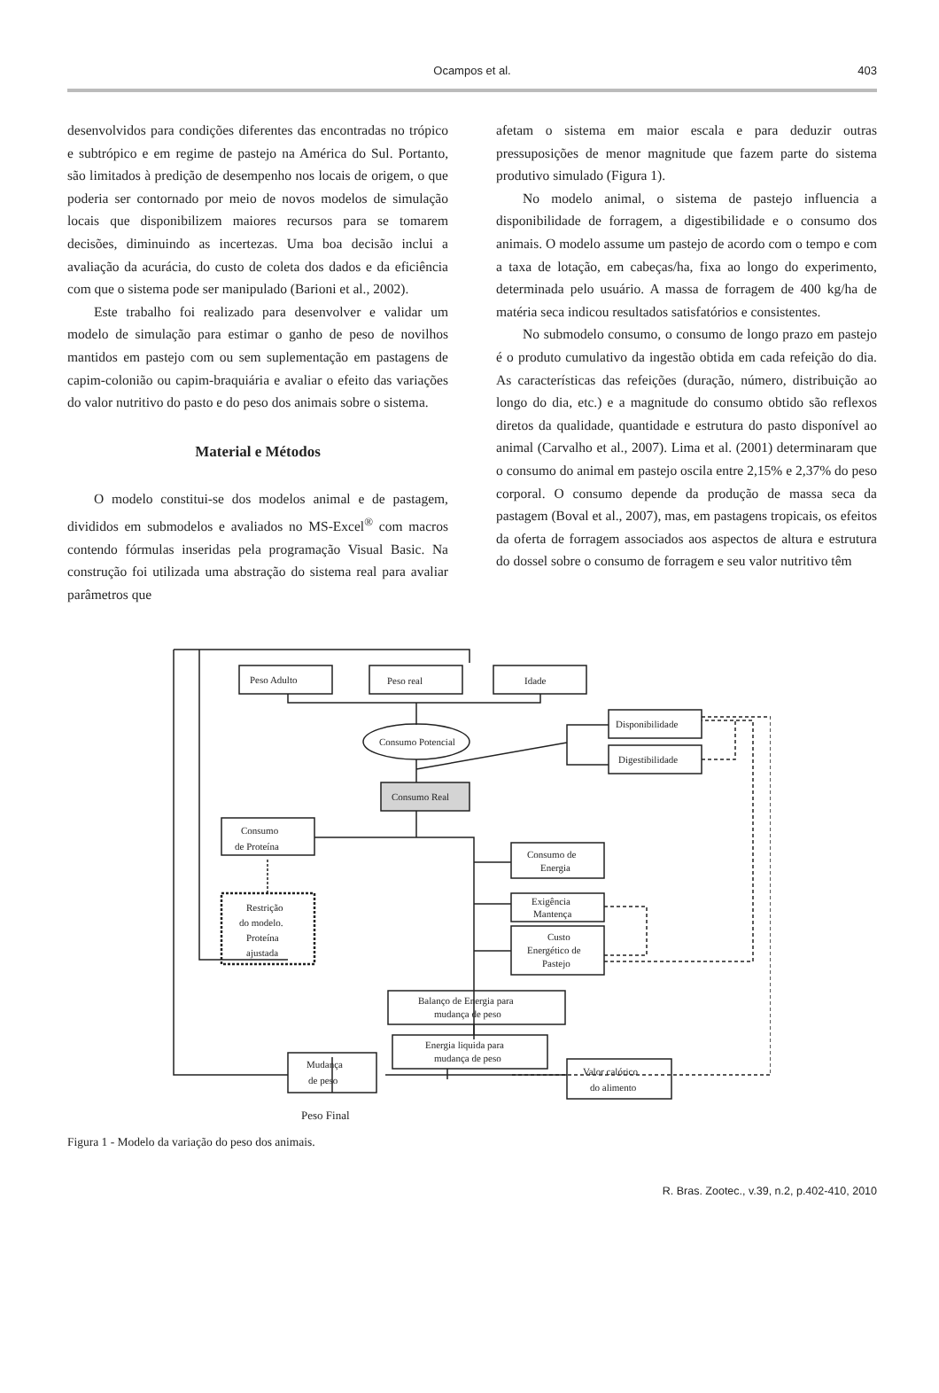Ocampos et al. 403
desenvolvidos para condições diferentes das encontradas no trópico e subtrópico e em regime de pastejo na América do Sul. Portanto, são limitados à predição de desempenho nos locais de origem, o que poderia ser contornado por meio de novos modelos de simulação locais que disponibilizem maiores recursos para se tomarem decisões, diminuindo as incertezas. Uma boa decisão inclui a avaliação da acurácia, do custo de coleta dos dados e da eficiência com que o sistema pode ser manipulado (Barioni et al., 2002).
Este trabalho foi realizado para desenvolver e validar um modelo de simulação para estimar o ganho de peso de novilhos mantidos em pastejo com ou sem suplementação em pastagens de capim-colonião ou capim-braquiária e avaliar o efeito das variações do valor nutritivo do pasto e do peso dos animais sobre o sistema.
Material e Métodos
O modelo constitui-se dos modelos animal e de pastagem, divididos em submodelos e avaliados no MS-Excel<sup>®</sup> com macros contendo fórmulas inseridas pela programação Visual Basic. Na construção foi utilizada uma abstração do sistema real para avaliar parâmetros que
afetam o sistema em maior escala e para deduzir outras pressuposições de menor magnitude que fazem parte do sistema produtivo simulado (Figura 1).
No modelo animal, o sistema de pastejo influencia a disponibilidade de forragem, a digestibilidade e o consumo dos animais. O modelo assume um pastejo de acordo com o tempo e com a taxa de lotação, em cabeças/ha, fixa ao longo do experimento, determinada pelo usuário. A massa de forragem de 400 kg/ha de matéria seca indicou resultados satisfatórios e consistentes.
No submodelo consumo, o consumo de longo prazo em pastejo é o produto cumulativo da ingestão obtida em cada refeição do dia. As características das refeições (duração, número, distribuição ao longo do dia, etc.) e a magnitude do consumo obtido são reflexos diretos da qualidade, quantidade e estrutura do pasto disponível ao animal (Carvalho et al., 2007). Lima et al. (2001) determinaram que o consumo do animal em pastejo oscila entre 2,15% e 2,37% do peso corporal. O consumo depende da produção de massa seca da pastagem (Boval et al., 2007), mas, em pastagens tropicais, os efeitos da oferta de forragem associados aos aspectos de altura e estrutura do dossel sobre o consumo de forragem e seu valor nutritivo têm
Peso Adulto
Peso real
Idade
Consumo Potencial
Disponibilidade
Digestibilidade
Consumo Real
Consumo
de Proteína
Restrição
do modelo.
Proteína
ajustada
Consumo de
Energia
Exigência
Mantença
Custo
Energético de
Pastejo
Balanço de Energia para
mudança de peso
Energia liquida para
mudança de peso
Valor calórico
do alimento
Mudança
de peso
Peso Final
Peso Final
Figura 1 - Modelo da variação do peso dos animais.
R. Bras. Zootec., v.39, n.2, p.402-410, 2010